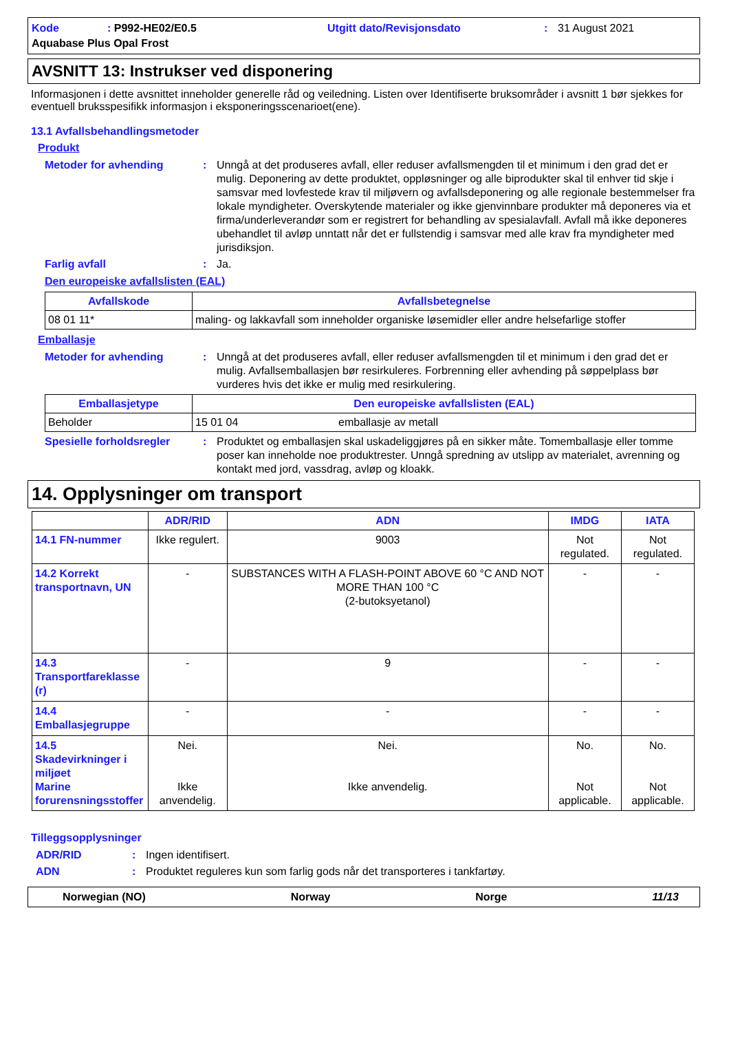Kode: P992-HE02/E0.5 Utgitt dato/Revisjonsdato: 31 August 2021 Aquabase Plus Opal Frost
AVSNITT 13: Instrukser ved disponering
Informasjonen i dette avsnittet inneholder generelle råd og veiledning. Listen over Identifiserte bruksområder i avsnitt 1 bør sjekkes for eventuell bruksspesifikk informasjon i eksponeringsscenarioet(ene).
13.1 Avfallsbehandlingsmetoder
Produkt
Metoder for avhending: Unngå at det produseres avfall, eller reduser avfallsmengden til et minimum i den grad det er mulig. Deponering av dette produktet, oppløsninger og alle biprodukter skal til enhver tid skje i samsvar med lovfestede krav til miljøvern og avfallsdeponering og alle regionale bestemmelser fra lokale myndigheter. Overskytende materialer og ikke gjenvinnbare produkter må deponeres via et firma/underleverandør som er registrert for behandling av spesialavfall. Avfall må ikke deponeres ubehandlet til avløp unntatt når det er fullstendig i samsvar med alle krav fra myndigheter med jurisdiksjon.
Farlig avfall: Ja.
Den europeiske avfallslisten (EAL)
| Avfallskode | Avfallsbetegnelse |
| --- | --- |
| 08 01 11* | maling- og lakkavfall som inneholder organiske løsemidler eller andre helsefarlige stoffer |
Emballasje
Metoder for avhending: Unngå at det produseres avfall, eller reduser avfallsmengden til et minimum i den grad det er mulig. Avfallsemballasjen bør resirkuleres. Forbrenning eller avhending på søppelplass bør vurderes hvis det ikke er mulig med resirkulering.
| Emballasjetype | Den europeiske avfallslisten (EAL) | |
| --- | --- | --- |
| Beholder | 15 01 04 | emballasje av metall |
Spesielle forholdsregler: Produktet og emballasjen skal uskadeliggjøres på en sikker måte. Tomemballasje eller tomme poser kan inneholde noe produktrester. Unngå spredning av utslipp av materialet, avrenning og kontakt med jord, vassdrag, avløp og kloakk.
14. Opplysninger om transport
| | ADR/RID | ADN | IMDG | IATA |
| --- | --- | --- | --- | --- |
| 14.1 FN-nummer | Ikke regulert. | 9003 | Not regulated. | Not regulated. |
| 14.2 Korrekt transportnavn, UN | - | SUBSTANCES WITH A FLASH-POINT ABOVE 60 °C AND NOT MORE THAN 100 °C (2-butoksyetanol) | - | - |
| 14.3 Transportfareklasse (r) | - | 9 | - | - |
| 14.4 Emballasjegruppe | - | - | - | - |
| 14.5 Skadevirkninger i miljøet Marine forurensningsstoffer | Nei. Ikke anvendelig. | Nei. Ikke anvendelig. | No. Not applicable. | No. Not applicable. |
Tilleggsopplysninger
ADR/RID: Ingen identifisert.
ADN: Produktet reguleres kun som farlig gods når det transporteres i tankfartøy.
Norwegian (NO) Norway Norge 11/13